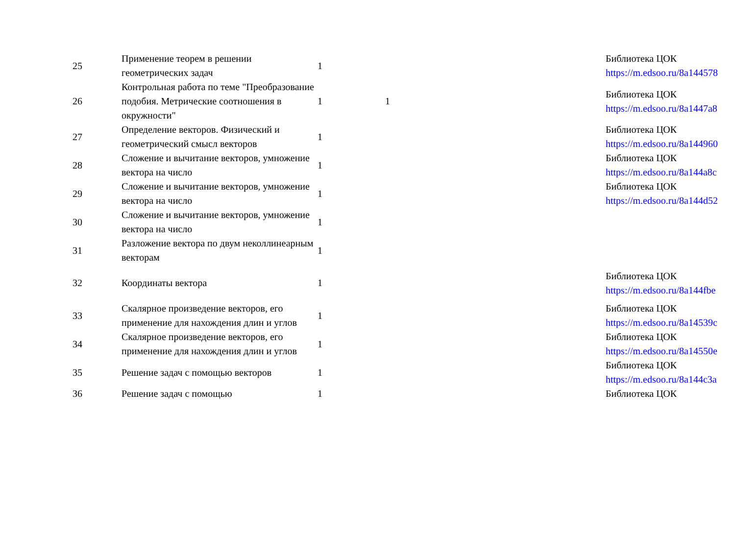| 25 | Применение теорем в решении геометрических задач | 1 | | Библиотека ЦОК https://m.edsoo.ru/8a144578 |
| 26 | Контрольная работа по теме "Преобразование подобия. Метрические соотношения в окружности" | 1 | 1 | Библиотека ЦОК https://m.edsoo.ru/8a1447a8 |
| 27 | Определение векторов. Физический и геометрический смысл векторов | 1 | | Библиотека ЦОК https://m.edsoo.ru/8a144960 |
| 28 | Сложение и вычитание векторов, умножение вектора на число | 1 | | Библиотека ЦОК https://m.edsoo.ru/8a144a8c |
| 29 | Сложение и вычитание векторов, умножение вектора на число | 1 | | Библиотека ЦОК https://m.edsoo.ru/8a144d52 |
| 30 | Сложение и вычитание векторов, умножение вектора на число | 1 | | |
| 31 | Разложение вектора по двум неколлинеарным векторам | 1 | | |
| 32 | Координаты вектора | 1 | | Библиотека ЦОК https://m.edsoo.ru/8a144fbe |
| 33 | Скалярное произведение векторов, его применение для нахождения длин и углов | 1 | | Библиотека ЦОК https://m.edsoo.ru/8a14539c |
| 34 | Скалярное произведение векторов, его применение для нахождения длин и углов | 1 | | Библиотека ЦОК https://m.edsoo.ru/8a14550e |
| 35 | Решение задач с помощью векторов | 1 | | Библиотека ЦОК https://m.edsoo.ru/8a144c3a |
| 36 | Решение задач с помощью | 1 | | Библиотека ЦОК |